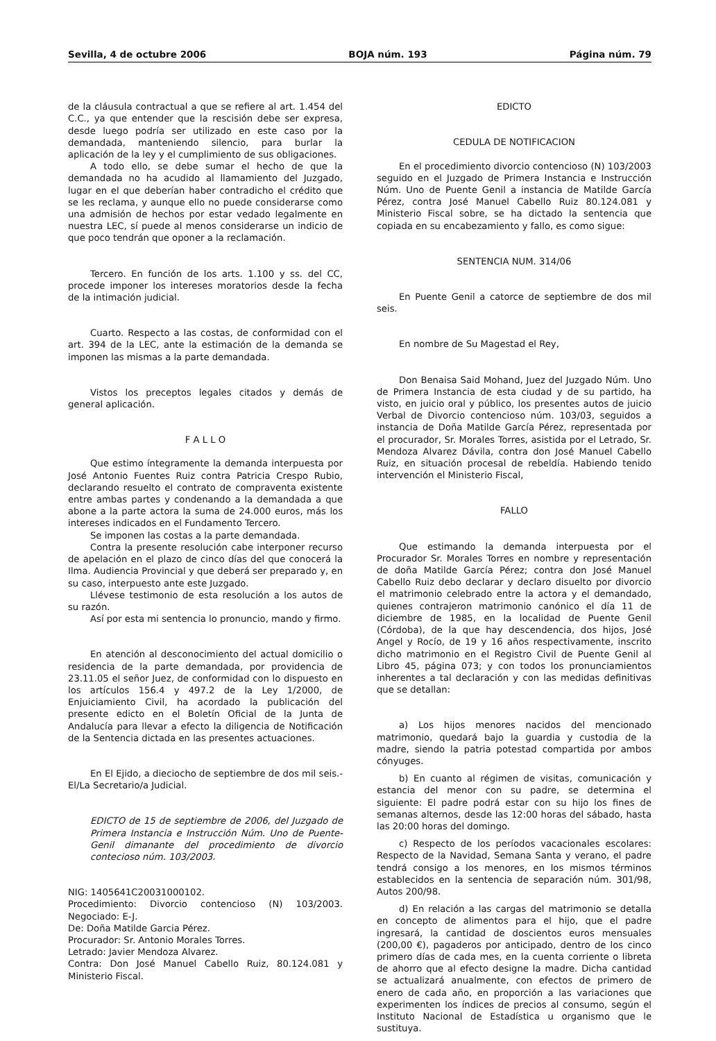Sevilla, 4 de octubre 2006 BOJA núm. 193 Página núm. 79
de la cláusula contractual a que se refiere al art. 1.454 del C.C., ya que entender que la rescisión debe ser expresa, desde luego podría ser utilizado en este caso por la demandada, manteniendo silencio, para burlar la aplicación de la ley y el cumplimiento de sus obligaciones.
A todo ello, se debe sumar el hecho de que la demandada no ha acudido al llamamiento del Juzgado, lugar en el que deberían haber contradicho el crédito que se les reclama, y aunque ello no puede considerarse como una admisión de hechos por estar vedado legalmente en nuestra LEC, sí puede al menos considerarse un indicio de que poco tendrán que oponer a la reclamación.
Tercero. En función de los arts. 1.100 y ss. del CC, procede imponer los intereses moratorios desde la fecha de la intimación judicial.
Cuarto. Respecto a las costas, de conformidad con el art. 394 de la LEC, ante la estimación de la demanda se imponen las mismas a la parte demandada.
Vistos los preceptos legales citados y demás de general aplicación.
F A L L O
Que estimo íntegramente la demanda interpuesta por José Antonio Fuentes Ruiz contra Patricia Crespo Rubio, declarando resuelto el contrato de compraventa existente entre ambas partes y condenando a la demandada a que abone a la parte actora la suma de 24.000 euros, más los intereses indicados en el Fundamento Tercero.
Se imponen las costas a la parte demandada.
Contra la presente resolución cabe interponer recurso de apelación en el plazo de cinco días del que conocerá la Ilma. Audiencia Provincial y que deberá ser preparado y, en su caso, interpuesto ante este Juzgado.
Llévese testimonio de esta resolución a los autos de su razón.
Así por esta mi sentencia lo pronuncio, mando y firmo.
En atención al desconocimiento del actual domicilio o residencia de la parte demandada, por providencia de 23.11.05 el señor Juez, de conformidad con lo dispuesto en los artículos 156.4 y 497.2 de la Ley 1/2000, de Enjuiciamiento Civil, ha acordado la publicación del presente edicto en el Boletín Oficial de la Junta de Andalucía para llevar a efecto la diligencia de Notificación de la Sentencia dictada en las presentes actuaciones.
En El Ejido, a dieciocho de septiembre de dos mil seis.- El/La Secretario/a Judicial.
EDICTO de 15 de septiembre de 2006, del Juzgado de Primera Instancia e Instrucción Núm. Uno de Puente-Genil dimanante del procedimiento de divorcio contecioso núm. 103/2003.
NIG: 1405641C20031000102.
Procedimiento: Divorcio contencioso (N) 103/2003. Negociado: E-J.
De: Doña Matilde Garcia Pérez.
Procurador: Sr. Antonio Morales Torres.
Letrado: Javier Mendoza Alvarez.
Contra: Don José Manuel Cabello Ruiz, 80.124.081 y Ministerio Fiscal.
EDICTO
CEDULA DE NOTIFICACION
En el procedimiento divorcio contencioso (N) 103/2003 seguido en el Juzgado de Primera Instancia e Instrucción Núm. Uno de Puente Genil a instancia de Matilde García Pérez, contra José Manuel Cabello Ruiz 80.124.081 y Ministerio Fiscal sobre, se ha dictado la sentencia que copiada en su encabezamiento y fallo, es como sigue:
SENTENCIA NUM. 314/06
En Puente Genil a catorce de septiembre de dos mil seis.
En nombre de Su Magestad el Rey,
Don Benaisa Said Mohand, Juez del Juzgado Núm. Uno de Primera Instancia de esta ciudad y de su partido, ha visto, en juicio oral y público, los presentes autos de juicio Verbal de Divorcio contencioso núm. 103/03, seguidos a instancia de Doña Matilde García Pérez, representada por el procurador, Sr. Morales Torres, asistida por el Letrado, Sr. Mendoza Alvarez Dávila, contra don José Manuel Cabello Ruiz, en situación procesal de rebeldía. Habiendo tenido intervención el Ministerio Fiscal,
FALLO
Que estimando la demanda interpuesta por el Procurador Sr. Morales Torres en nombre y representación de doña Matilde García Pérez; contra don José Manuel Cabello Ruiz debo declarar y declaro disuelto por divorcio el matrimonio celebrado entre la actora y el demandado, quienes contrajeron matrimonio canónico el día 11 de diciembre de 1985, en la localidad de Puente Genil (Córdoba), de la que hay descendencia, dos hijos, José Angel y Rocío, de 19 y 16 años respectivamente, inscrito dicho matrimonio en el Registro Civil de Puente Genil al Libro 45, página 073; y con todos los pronunciamientos inherentes a tal declaración y con las medidas definitivas que se detallan:
a) Los hijos menores nacidos del mencionado matrimonio, quedará bajo la guardia y custodia de la madre, siendo la patria potestad compartida por ambos cónyuges.
b) En cuanto al régimen de visitas, comunicación y estancia del menor con su padre, se determina el siguiente: El padre podrá estar con su hijo los fines de semanas alternos, desde las 12:00 horas del sábado, hasta las 20:00 horas del domingo.
c) Respecto de los períodos vacacionales escolares: Respecto de la Navidad, Semana Santa y verano, el padre tendrá consigo a los menores, en los mismos términos establecidos en la sentencia de separación núm. 301/98, Autos 200/98.
d) En relación a las cargas del matrimonio se detalla en concepto de alimentos para el hijo, que el padre ingresará, la cantidad de doscientos euros mensuales (200,00 €), pagaderos por anticipado, dentro de los cinco primero días de cada mes, en la cuenta corriente o libreta de ahorro que al efecto designe la madre. Dicha cantidad se actualizará anualmente, con efectos de primero de enero de cada año, en proporción a las variaciones que experimenten los índices de precios al consumo, según el Instituto Nacional de Estadística u organismo que le sustituya.